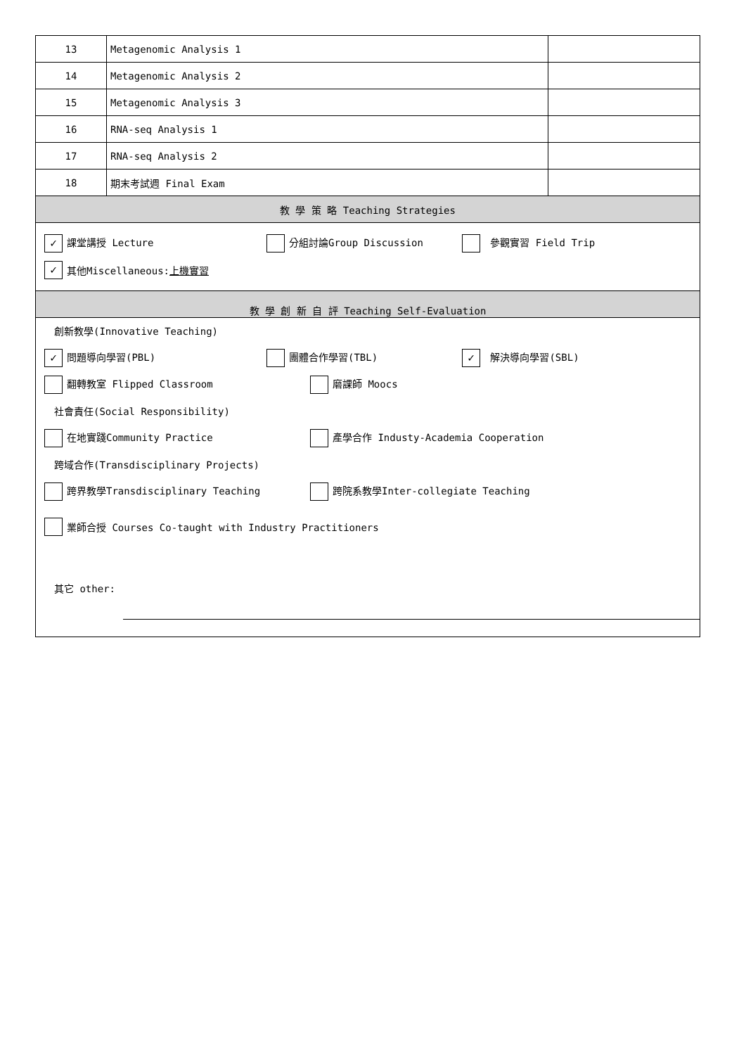| 13 | Metagenomic Analysis 1 | |
| 14 | Metagenomic Analysis 2 | |
| 15 | Metagenomic Analysis 3 | |
| 16 | RNA-seq Analysis 1 | |
| 17 | RNA-seq Analysis 2 | |
| 18 | 期末考試週 Final Exam | |
| 教 學 策 略 Teaching Strategies | | |
| ✓ 課堂講授 Lecture 分組討論Group Discussion 參觀實習 Field Trip ✓ 其他Miscellaneous: 上機實習 | | |
| 教 學 創 新 自 評 Teaching Self-Evaluation | | |
| 創新教學(Innovative Teaching) ✓ 問題導向學習(PBL) 團體合作學習(TBL) ✓ 解決導向學習(SBL) 翻轉教室 Flipped Classroom 磨課師 Moocs 社會責任(Social Responsibility) 在地實踐Community Practice 產學合作 Industy-Academia Cooperation 跨域合作(Transdisciplinary Projects) 跨界教學Transdisciplinary Teaching 跨院系教學Inter-collegiate Teaching 業師合授 Courses Co-taught with Industry Practitioners 其它 other: | | |